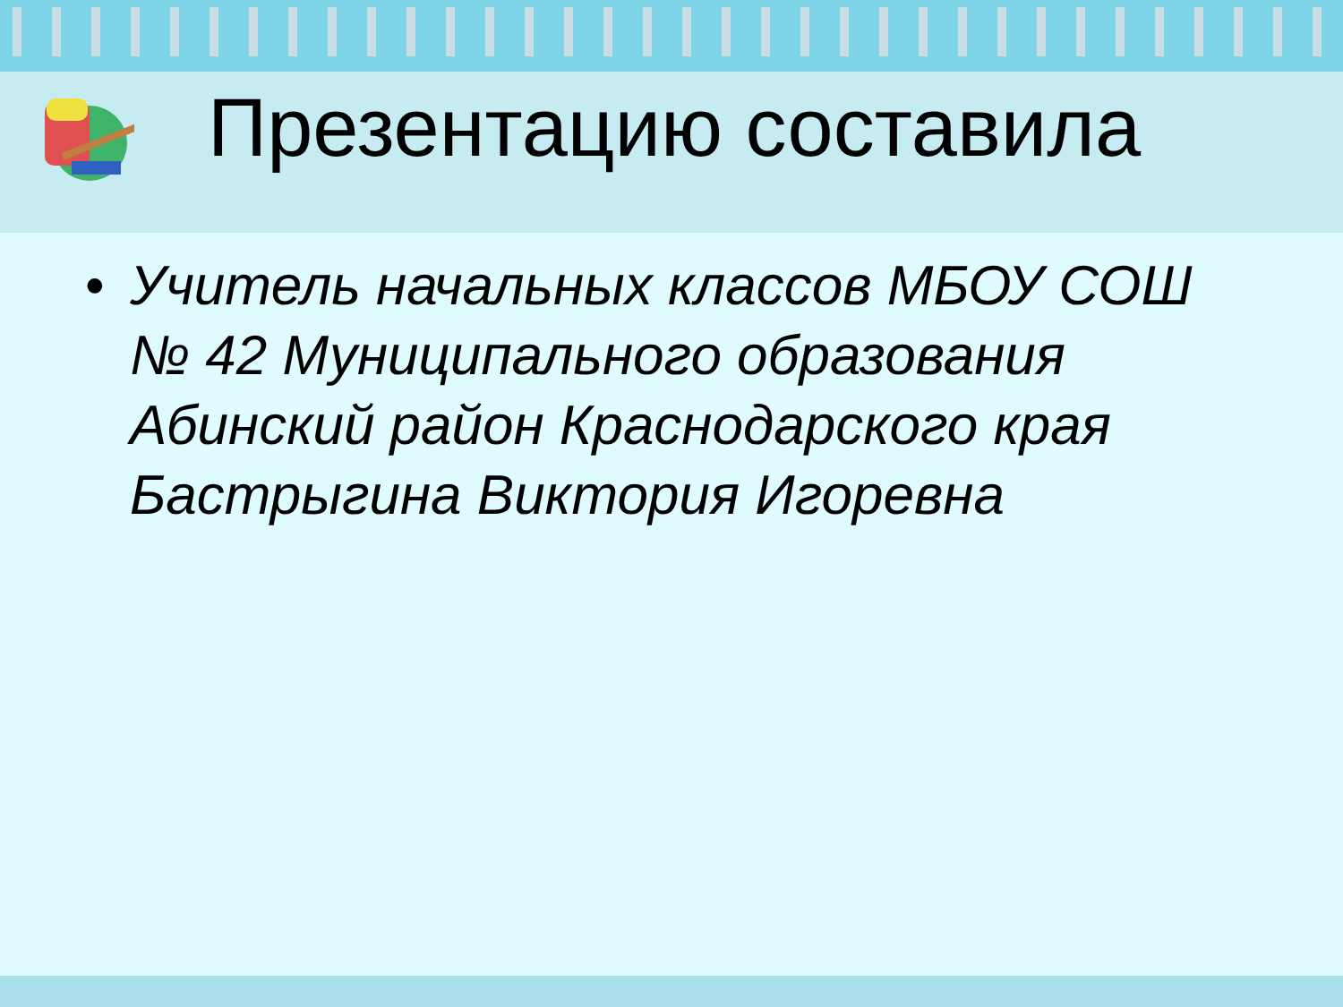Презентацию составила
• Учитель начальных классов МБОУ СОШ № 42 Муниципального образования Абинский район Краснодарского края Бастрыгина Виктория Игоревна